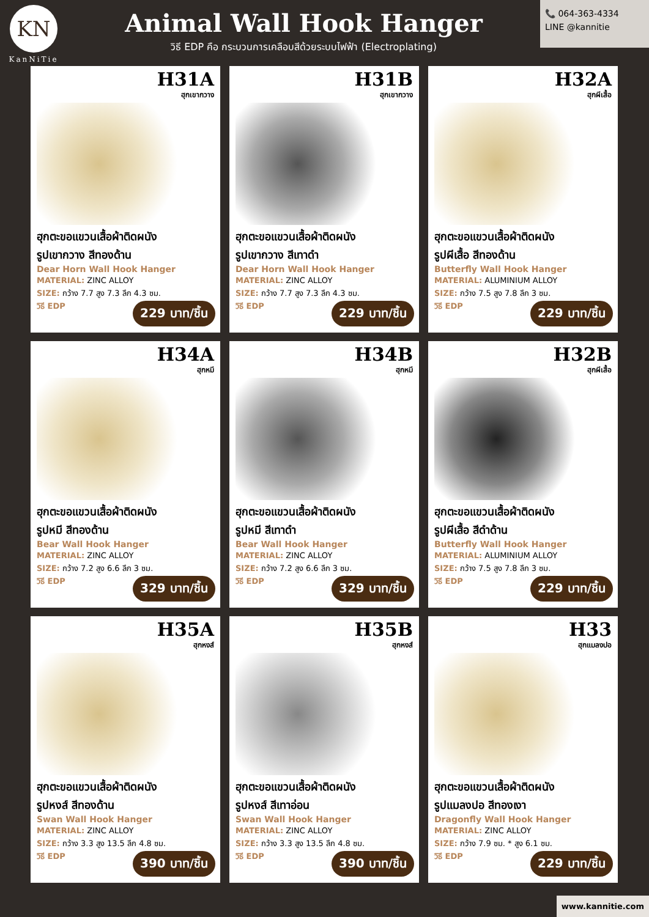KN
KanNiTie
Animal Wall Hook Hanger
วิธี EDP คือ กระบวนการเคลือบสีด้วยระบบไฟฟ้า (Electroplating)
📞 064-363-4334
LINE @kannitie
H31A
ฮุกเขากวาง
ฮุกตะขอแขวนเสื้อผ้าติดผนัง
รูปเขากวาง สีทองด้าน
Dear Horn Wall Hook Hanger
MATERIAL: ZINC ALLOY
SIZE: กว้าง 7.7 สูง 7.3 ลึก 4.3 ซม.
วิธี EDP
229 บาท/ชิ้น
H31B
ฮุกเขากวาง
ฮุกตะขอแขวนเสื้อผ้าติดผนัง
รูปเขากวาง สีเทาดำ
Dear Horn Wall Hook Hanger
MATERIAL: ZINC ALLOY
SIZE: กว้าง 7.7 สูง 7.3 ลึก 4.3 ซม.
วิธี EDP
229 บาท/ชิ้น
H32A
ฮุกผีเสื้อ
ฮุกตะขอแขวนเสื้อผ้าติดผนัง
รูปผีเสื้อ สีทองด้าน
Butterfly Wall Hook Hanger
MATERIAL: ALUMINIUM ALLOY
SIZE: กว้าง 7.5 สูง 7.8 ลึก 3 ซม.
วิธี EDP
229 บาท/ชิ้น
H34A
ฮุกหมี
ฮุกตะขอแขวนเสื้อผ้าติดผนัง
รูปหมี สีทองด้าน
Bear Wall Hook Hanger
MATERIAL: ZINC ALLOY
SIZE: กว้าง 7.2 สูง 6.6 ลึก 3 ซม.
วิธี EDP
329 บาท/ชิ้น
H34B
ฮุกหมี
ฮุกตะขอแขวนเสื้อผ้าติดผนัง
รูปหมี สีเทาดำ
Bear Wall Hook Hanger
MATERIAL: ZINC ALLOY
SIZE: กว้าง 7.2 สูง 6.6 ลึก 3 ซม.
วิธี EDP
329 บาท/ชิ้น
H32B
ฮุกผีเสื้อ
ฮุกตะขอแขวนเสื้อผ้าติดผนัง
รูปผีเสื้อ สีดำด้าน
Butterfly Wall Hook Hanger
MATERIAL: ALUMINIUM ALLOY
SIZE: กว้าง 7.5 สูง 7.8 ลึก 3 ซม.
วิธี EDP
229 บาท/ชิ้น
H35A
ฮุกหงส์
ฮุกตะขอแขวนเสื้อผ้าติดผนัง
รูปหงส์ สีทองด้าน
Swan Wall Hook Hanger
MATERIAL: ZINC ALLOY
SIZE: กว้าง 3.3 สูง 13.5 ลึก 4.8 ซม.
วิธี EDP
390 บาท/ชิ้น
H35B
ฮุกหงส์
ฮุกตะขอแขวนเสื้อผ้าติดผนัง
รูปหงส์ สีเทาอ่อน
Swan Wall Hook Hanger
MATERIAL: ZINC ALLOY
SIZE: กว้าง 3.3 สูง 13.5 ลึก 4.8 ซม.
วิธี EDP
390 บาท/ชิ้น
H33
ฮุกแมลงปอ
ฮุกตะขอแขวนเสื้อผ้าติดผนัง
รูปแมลงปอ สีทองเงา
Dragonfly Wall Hook Hanger
MATERIAL: ZINC ALLOY
SIZE: กว้าง 7.9 ซม. * สูง 6.1 ซม.
วิธี EDP
229 บาท/ชิ้น
www.kannitie.com